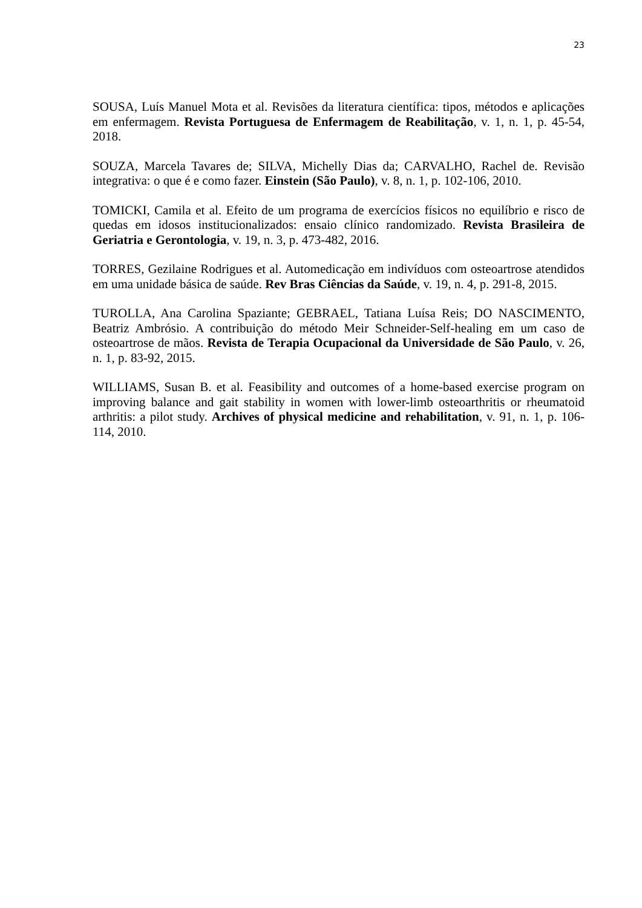23
SOUSA, Luís Manuel Mota et al. Revisões da literatura científica: tipos, métodos e aplicações em enfermagem. Revista Portuguesa de Enfermagem de Reabilitação, v. 1, n. 1, p. 45-54, 2018.
SOUZA, Marcela Tavares de; SILVA, Michelly Dias da; CARVALHO, Rachel de. Revisão integrativa: o que é e como fazer. Einstein (São Paulo), v. 8, n. 1, p. 102-106, 2010.
TOMICKI, Camila et al. Efeito de um programa de exercícios físicos no equilíbrio e risco de quedas em idosos institucionalizados: ensaio clínico randomizado. Revista Brasileira de Geriatria e Gerontologia, v. 19, n. 3, p. 473-482, 2016.
TORRES, Gezilaine Rodrigues et al. Automedicação em indivíduos com osteoartrose atendidos em uma unidade básica de saúde. Rev Bras Ciências da Saúde, v. 19, n. 4, p. 291-8, 2015.
TUROLLA, Ana Carolina Spaziante; GEBRAEL, Tatiana Luísa Reis; DO NASCIMENTO, Beatriz Ambrósio. A contribuição do método Meir Schneider-Self-healing em um caso de osteoartrose de mãos. Revista de Terapia Ocupacional da Universidade de São Paulo, v. 26, n. 1, p. 83-92, 2015.
WILLIAMS, Susan B. et al. Feasibility and outcomes of a home-based exercise program on improving balance and gait stability in women with lower-limb osteoarthritis or rheumatoid arthritis: a pilot study. Archives of physical medicine and rehabilitation, v. 91, n. 1, p. 106-114, 2010.